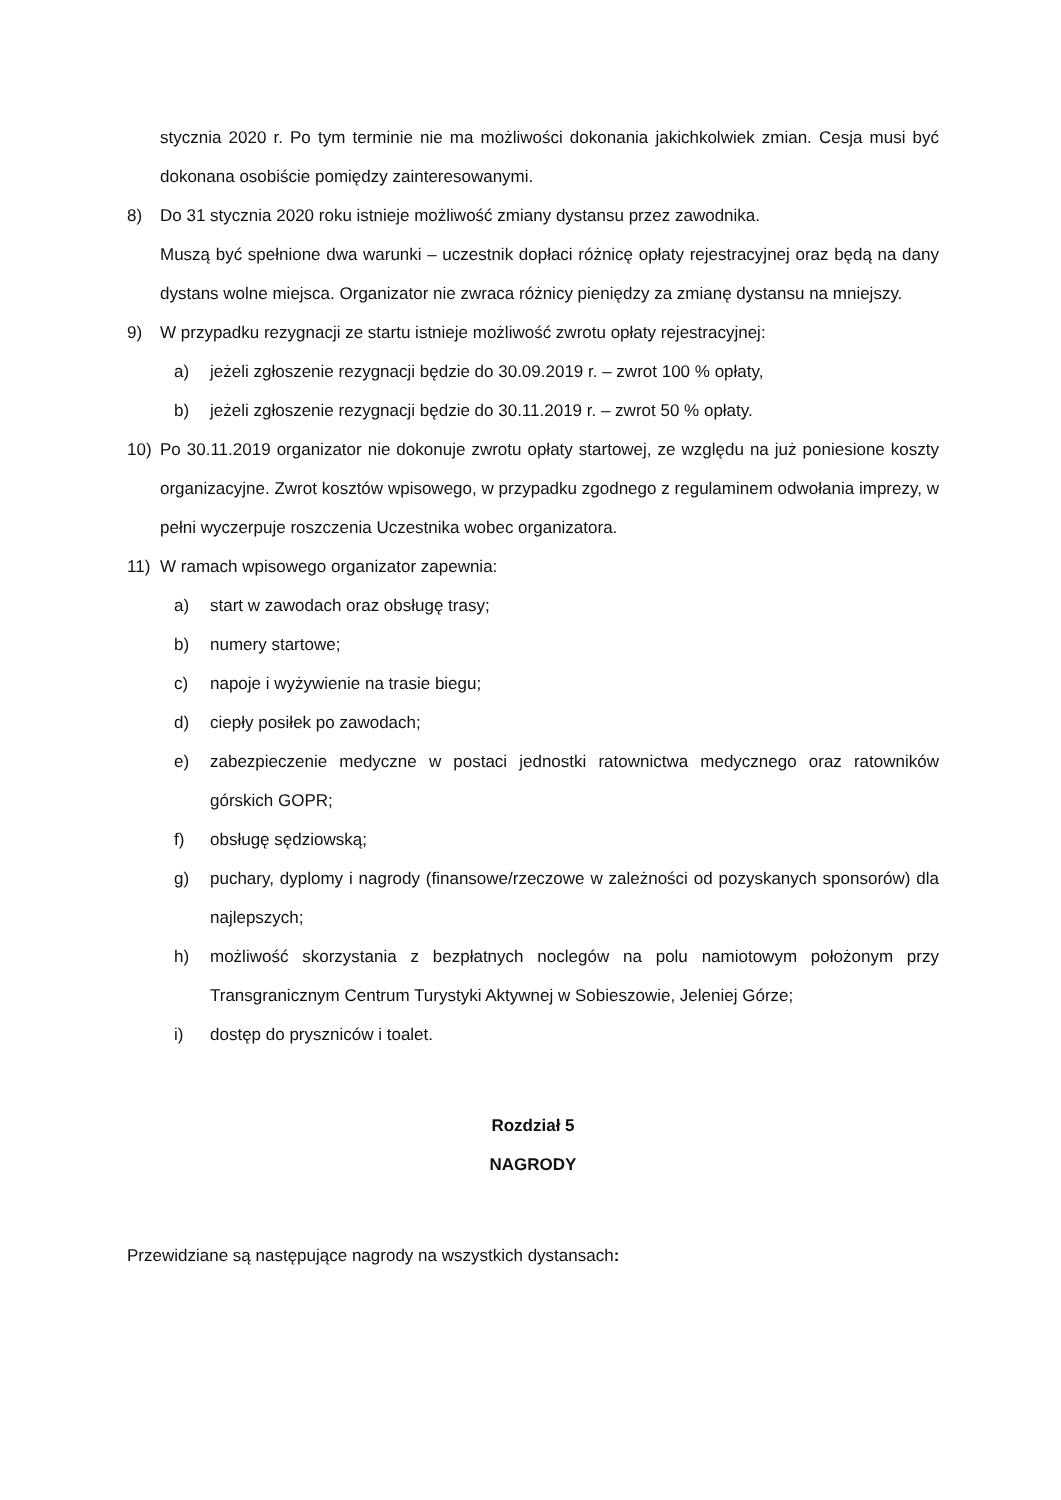stycznia 2020 r. Po tym terminie nie ma możliwości dokonania jakichkolwiek zmian. Cesja musi być dokonana osobiście pomiędzy zainteresowanymi.
8) Do 31 stycznia 2020 roku istnieje możliwość zmiany dystansu przez zawodnika.
Muszą być spełnione dwa warunki – uczestnik dopłaci różnicę opłaty rejestracyjnej oraz będą na dany dystans wolne miejsca. Organizator nie zwraca różnicy pieniędzy za zmianę dystansu na mniejszy.
9) W przypadku rezygnacji ze startu istnieje możliwość zwrotu opłaty rejestracyjnej:
a) jeżeli zgłoszenie rezygnacji będzie do 30.09.2019 r. – zwrot 100 % opłaty,
b) jeżeli zgłoszenie rezygnacji będzie do 30.11.2019 r. – zwrot 50 % opłaty.
10) Po 30.11.2019 organizator nie dokonuje zwrotu opłaty startowej, ze względu na już poniesione koszty organizacyjne. Zwrot kosztów wpisowego, w przypadku zgodnego z regulaminem odwołania imprezy, w pełni wyczerpuje roszczenia Uczestnika wobec organizatora.
11) W ramach wpisowego organizator zapewnia:
a) start w zawodach oraz obsługę trasy;
b) numery startowe;
c) napoje i wyżywienie na trasie biegu;
d) ciepły posiłek po zawodach;
e) zabezpieczenie medyczne w postaci jednostki ratownictwa medycznego oraz ratowników górskich GOPR;
f) obsługę sędziowską;
g) puchary, dyplomy i nagrody (finansowe/rzeczowe w zależności od pozyskanych sponsorów) dla najlepszych;
h) możliwość skorzystania z bezpłatnych noclegów na polu namiotowym położonym przy Transgranicznym Centrum Turystyki Aktywnej w Sobieszowie, Jeleniej Górze;
i) dostęp do pryszniców i toalet.
Rozdział 5
NAGRODY
Przewidziane są następujące nagrody na wszystkich dystansach: